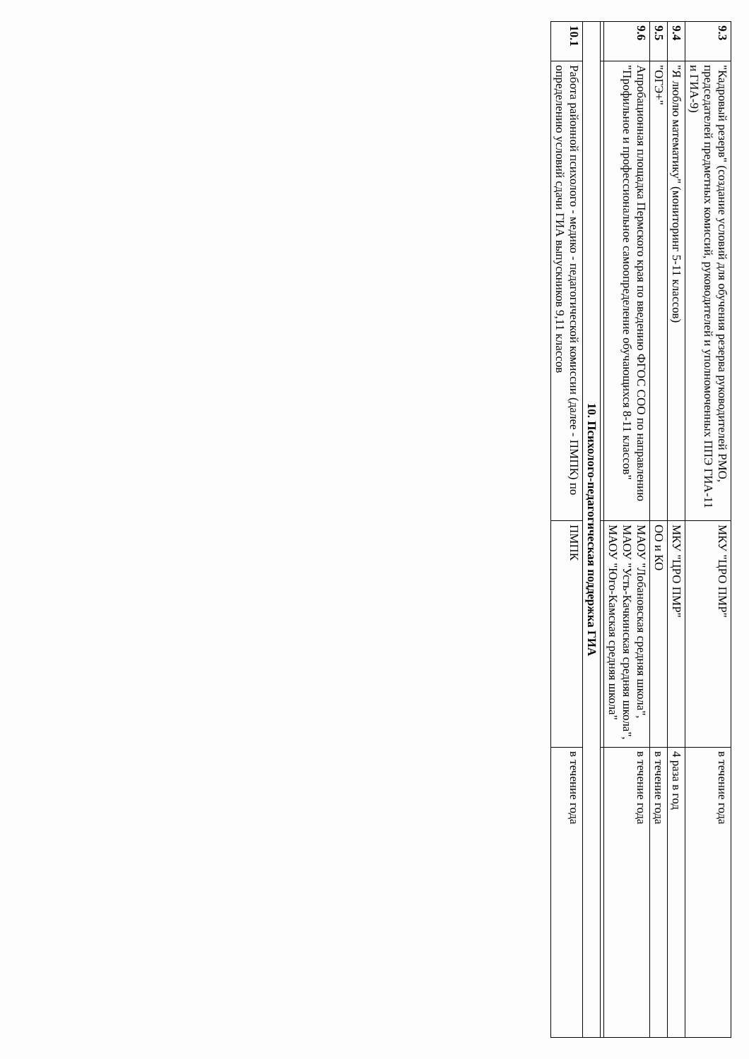| 9.3 | "Кадровый резерв" (создание условий для обучения резерва руководителей РМО, председателей предметных комиссий, руководителей и уполномоченных ППЭ ГИА-11 и ГИА-9) | МКУ "ЦРО ПМР" | в течение года |
| 9.4 | "Я люблю математику" (мониторинг 5-11 классов) | МКУ "ЦРО ПМР" | 4 раза в год |
| 9.5 | "ОГЭ+" | ОО и КО | в течение года |
| 9.6 | Апробационная площадка Пермского края по введению ФГОС СОО по направлению "Профильное и профессиональное самоопределение обучающихся 8-11 классов" | МАОУ "Лобановская средняя школа", МАОУ "Усть-Качкинская средняя школа", МАОУ "Юго-Камская средняя школа" | в течение года |
| 10. Психолого-педагогическая поддержка ГИА | | | |
| 10.1 | Работа районной психолого - медико - педагогической комиссии (далее - ПМПК) по определению условий сдачи ГИА выпускников 9,11 классов | ПМПК | в течение года |